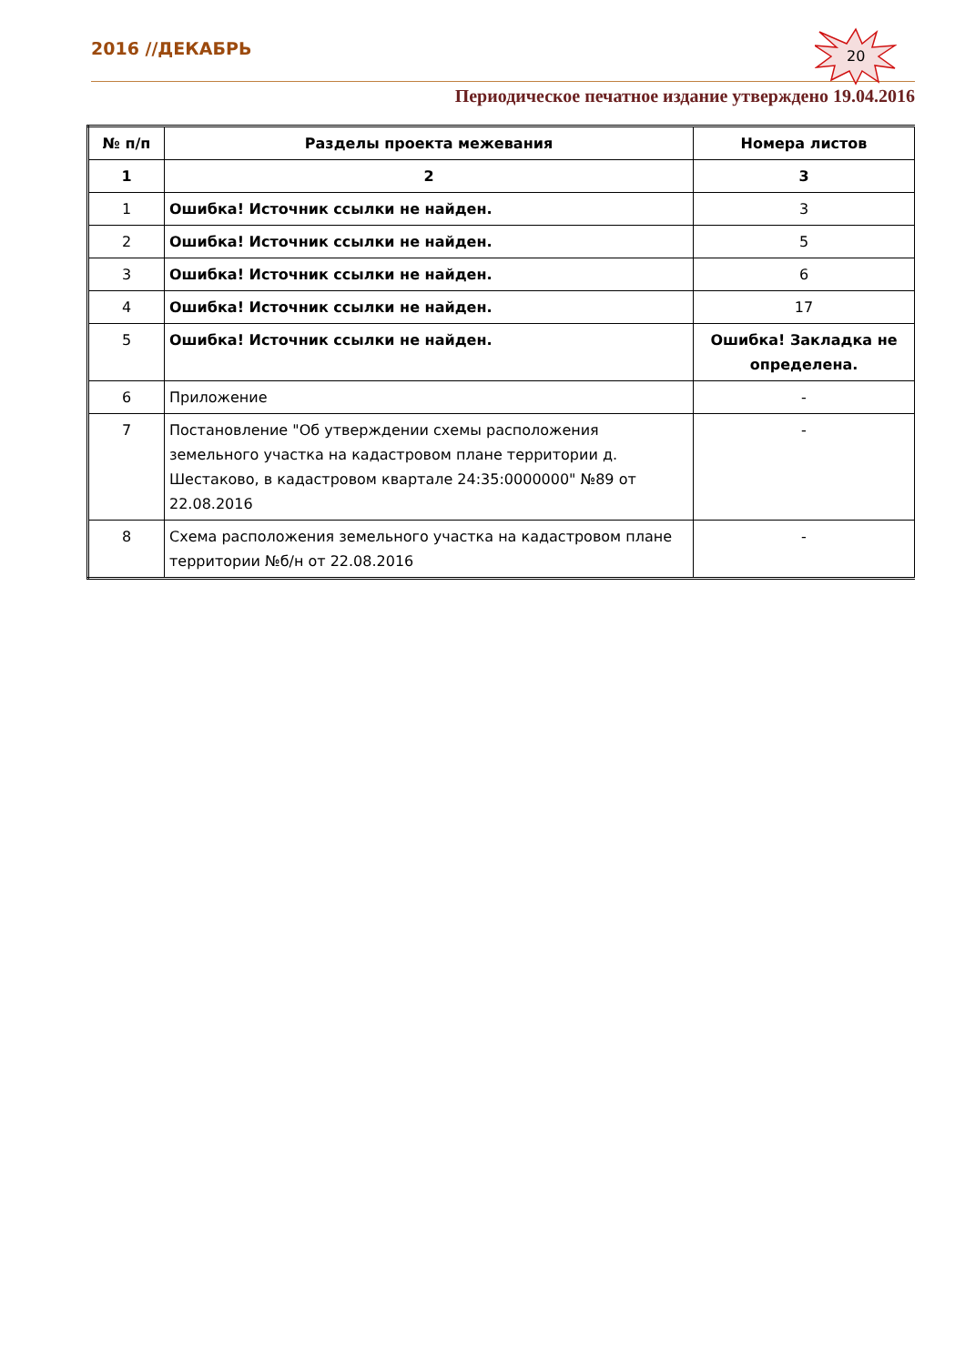2016 //ДЕКАБРЬ
Периодическое печатное издание утверждено 19.04.2016
20
| № п/п | Разделы проекта межевания | Номера листов |
| --- | --- | --- |
| 1 | 2 | 3 |
| 1 | Ошибка! Источник ссылки не найден. | 3 |
| 2 | Ошибка! Источник ссылки не найден. | 5 |
| 3 | Ошибка! Источник ссылки не найден. | 6 |
| 4 | Ошибка! Источник ссылки не найден. | 17 |
| 5 | Ошибка! Источник ссылки не найден. | Ошибка! Закладка не определена. |
| 6 | Приложение | - |
| 7 | Постановление "Об утверждении схемы расположения земельного участка на кадастровом плане территории д. Шестаково, в кадастровом квартале 24:35:0000000" №89 от 22.08.2016 | - |
| 8 | Схема расположения земельного участка на кадастровом плане территории №б/н от 22.08.2016 | - |